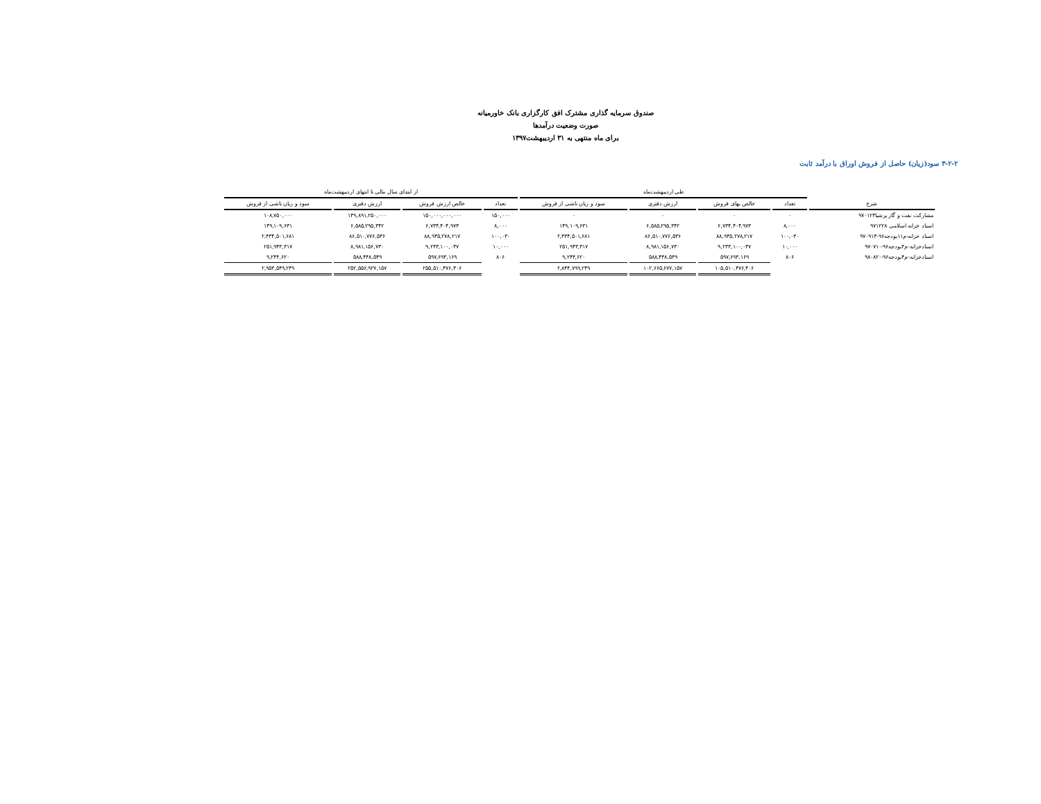صندوق سرمایه گذاری مشترک افق کارگزاری بانک خاورمیانه
صورت وضعیت درآمدها
برای ماه منتهی به ۳۱ اردیبهشت۱۳۹۷
۳-۲-۲ سود(زیان) حاصل از فروش اوراق با درآمد ثابت
| | طی اردیبهشت‌ماه | | | | از ابتدای سال مالی تا انتهای اردیبهشت‌ماه | | | |
| شرح | تعداد | خالص بهای فروش | ارزش دفتری | سود و زیان ناشی از فروش | تعداد | خالص ارزش فروش | ارزش دفتری | سود و زیان ناشی از فروش |
| مشارکت نفت و گاز پرشیا۹۷۰۱۲۳ | ۰ | ۰ | ۰ | ۰ | ۱۵۰,۰۰۰ | ۱۵۰,۰۰۰,۰۰۰,۰۰۰ | ۱۴۹,۸۹۱,۲۵۰,۰۰۰ | ۱۰۸,۷۵۰,۰۰۰ |
| اسناد خزانه اسلامی ۹۷۱۲۲۸ | ۸,۰۰۰ | ۶,۷۳۴,۴۰۴,۹۷۳ | ۶,۵۸۵,۲۹۵,۳۴۲ | ۱۴۹,۱۰۹,۶۳۱ | ۸,۰۰۰ | ۶,۷۳۴,۴۰۴,۹۷۳ | ۶,۵۸۵,۲۹۵,۳۴۲ | ۱۴۹,۱۰۹,۶۳۱ |
| اسناد خزانه-م۱۱بودجه۹۶-۹۷۰۹۱۳ | ۱۰۰,۰۳۰ | ۸۸,۹۴۵,۲۷۸,۲۱۷ | ۸۶,۵۱۰,۷۷۶,۵۳۶ | ۲,۴۳۴,۵۰۱,۶۸۱ | ۱۰۰,۰۳۰ | ۸۸,۹۴۵,۲۷۸,۲۱۷ | ۸۶,۵۱۰,۷۷۶,۵۳۶ | ۲,۴۳۴,۵۰۱,۶۸۱ |
| اسنادخزانه-م۳بودجه۹۶-۹۷۰۷۱۰ | ۱۰,۰۰۰ | ۹,۲۳۳,۱۰۰,۰۴۷ | ۸,۹۸۱,۱۵۶,۷۳۰ | ۲۵۱,۹۴۳,۳۱۷ | ۱۰,۰۰۰ | ۹,۲۳۳,۱۰۰,۰۴۷ | ۸,۹۸۱,۱۵۶,۷۳۰ | ۲۵۱,۹۴۳,۳۱۷ |
| اسنادخزانه-م۴بودجه۹۶-۹۸۰۸۲۰ | ۸۰۶ | ۵۹۷,۶۹۳,۱۶۹ | ۵۸۸,۴۴۸,۵۴۹ | ۹,۲۴۴,۶۲۰ | ۸۰۶ | ۵۹۷,۶۹۳,۱۶۹ | ۵۸۸,۴۴۸,۵۴۹ | ۹,۲۴۴,۶۲۰ |
| | | ۱۰۵,۵۱۰,۴۷۶,۴۰۶ | ۱۰۲,۶۶۵,۶۷۷,۱۵۷ | ۲,۸۴۴,۷۹۹,۲۴۹ | | ۲۵۵,۵۱۰,۴۷۶,۴۰۶ | ۲۵۲,۵۵۶,۹۲۷,۱۵۷ | ۲,۹۵۳,۵۴۹,۲۴۹ |